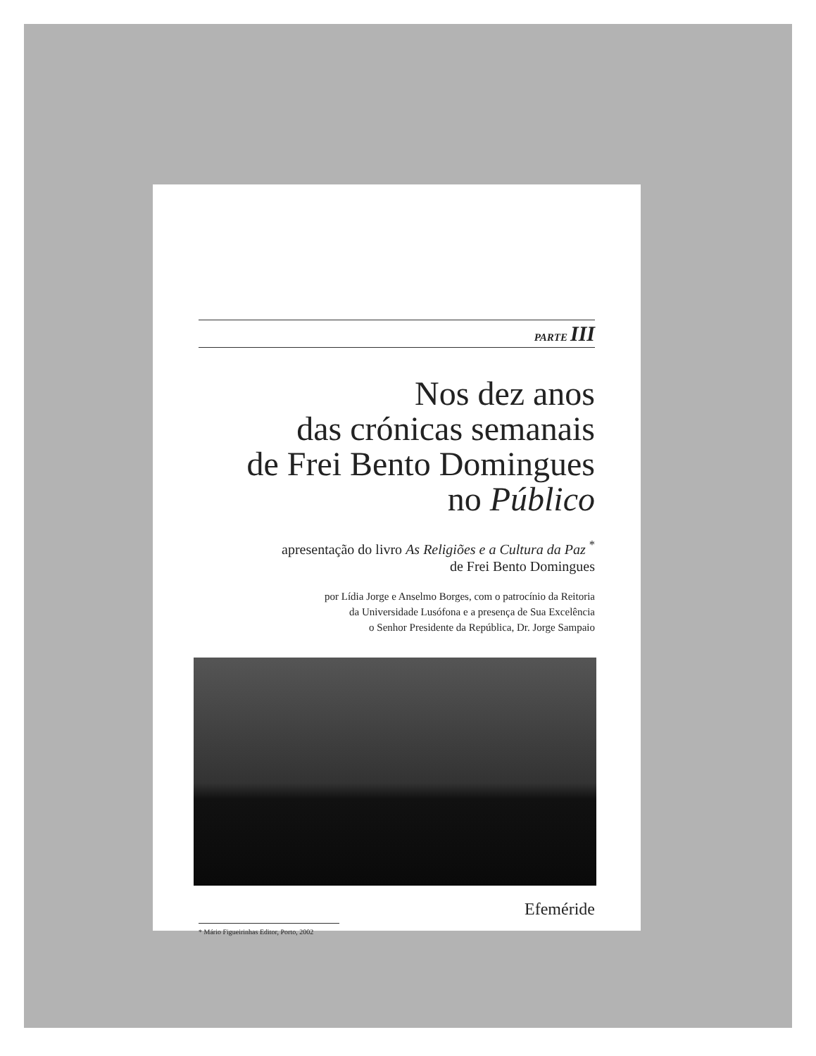PARTE III
Nos dez anos
das crónicas semanais
de Frei Bento Domingues
no Público
apresentação do livro As Religiões e a Cultura da Paz <sup>*</sup>
de Frei Bento Domingues
por Lídia Jorge e Anselmo Borges, com o patrocínio da Reitoria
da Universidade Lusófona e a presença de Sua Excelência
o Senhor Presidente da República, Dr. Jorge Sampaio
Efeméride
* Mário Figueirinhas Editor, Porto, 2002